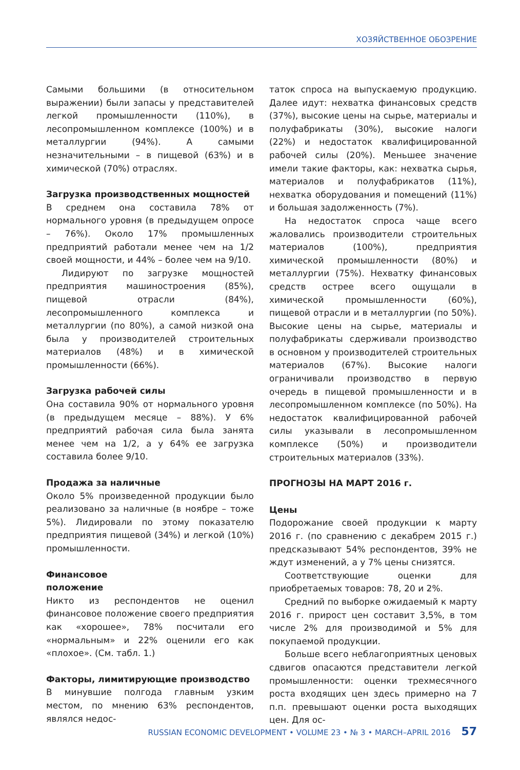ХОЗЯЙСТВЕННОЕ ОБОЗРЕНИЕ
Самыми большими (в относительном выражении) были запасы у представителей легкой промышленности (110%), в лесопромышленном комплексе (100%) и в металлургии (94%). А самыми незначительными – в пищевой (63%) и в химической (70%) отраслях.
Загрузка производственных мощностей
В среднем она составила 78% от нормального уровня (в предыдущем опросе – 76%). Около 17% промышленных предприятий работали менее чем на 1/2 своей мощности, и 44% – более чем на 9/10.
Лидируют по загрузке мощностей предприятия машиностроения (85%), пищевой отрасли (84%), лесопромышленного комплекса и металлургии (по 80%), а самой низкой она была у производителей строительных материалов (48%) и в химической промышленности (66%).
Загрузка рабочей силы
Она составила 90% от нормального уровня (в предыдущем месяце – 88%). У 6% предприятий рабочая сила была занята менее чем на 1/2, а у 64% ее загрузка составила более 9/10.
Продажа за наличные
Около 5% произведенной продукции было реализовано за наличные (в ноябре – тоже 5%). Лидировали по этому показателю предприятия пищевой (34%) и легкой (10%) промышленности.
Финансовое
положение
Никто из респондентов не оценил финансовое положение своего предприятия как «хорошее», 78% посчитали его «нормальным» и 22% оценили его как «плохое». (См. табл. 1.)
Факторы, лимитирующие производство
В минувшие полгода главным узким местом, по мнению 63% респондентов, являлся недос-
таток спроса на выпускаемую продукцию. Далее идут: нехватка финансовых средств (37%), высокие цены на сырье, материалы и полуфабрикаты (30%), высокие налоги (22%) и недостаток квалифицированной рабочей силы (20%). Меньшее значение имели такие факторы, как: нехватка сырья, материалов и полуфабрикатов (11%), нехватка оборудования и помещений (11%) и большая задолженность (7%).
На недостаток спроса чаще всего жаловались производители строительных материалов (100%), предприятия химической промышленности (80%) и металлургии (75%). Нехватку финансовых средств острее всего ощущали в химической промышленности (60%), пищевой отрасли и в металлургии (по 50%). Высокие цены на сырье, материалы и полуфабрикаты сдерживали производство в основном у производителей строительных материалов (67%). Высокие налоги ограничивали производство в первую очередь в пищевой промышленности и в лесопромышленном комплексе (по 50%). На недостаток квалифицированной рабочей силы указывали в лесопромышленном комплексе (50%) и производители строительных материалов (33%).
ПРОГНОЗЫ НА МАРТ 2016 г.
Цены
Подорожание своей продукции к марту 2016 г. (по сравнению с декабрем 2015 г.) предсказывают 54% респондентов, 39% не ждут изменений, а у 7% цены снизятся.
Соответствующие оценки для приобретаемых товаров: 78, 20 и 2%.
Средний по выборке ожидаемый к марту 2016 г. прирост цен составит 3,5%, в том числе 2% для производимой и 5% для покупаемой продукции.
Больше всего неблагоприятных ценовых сдвигов опасаются представители легкой промышленности: оценки трехмесячного роста входящих цен здесь примерно на 7 п.п. превышают оценки роста выходящих цен. Для ос-
RUSSIAN ECONOMIC DEVELOPMENT • VOLUME 23 • № 3 • MARCH–APRIL 2016 57